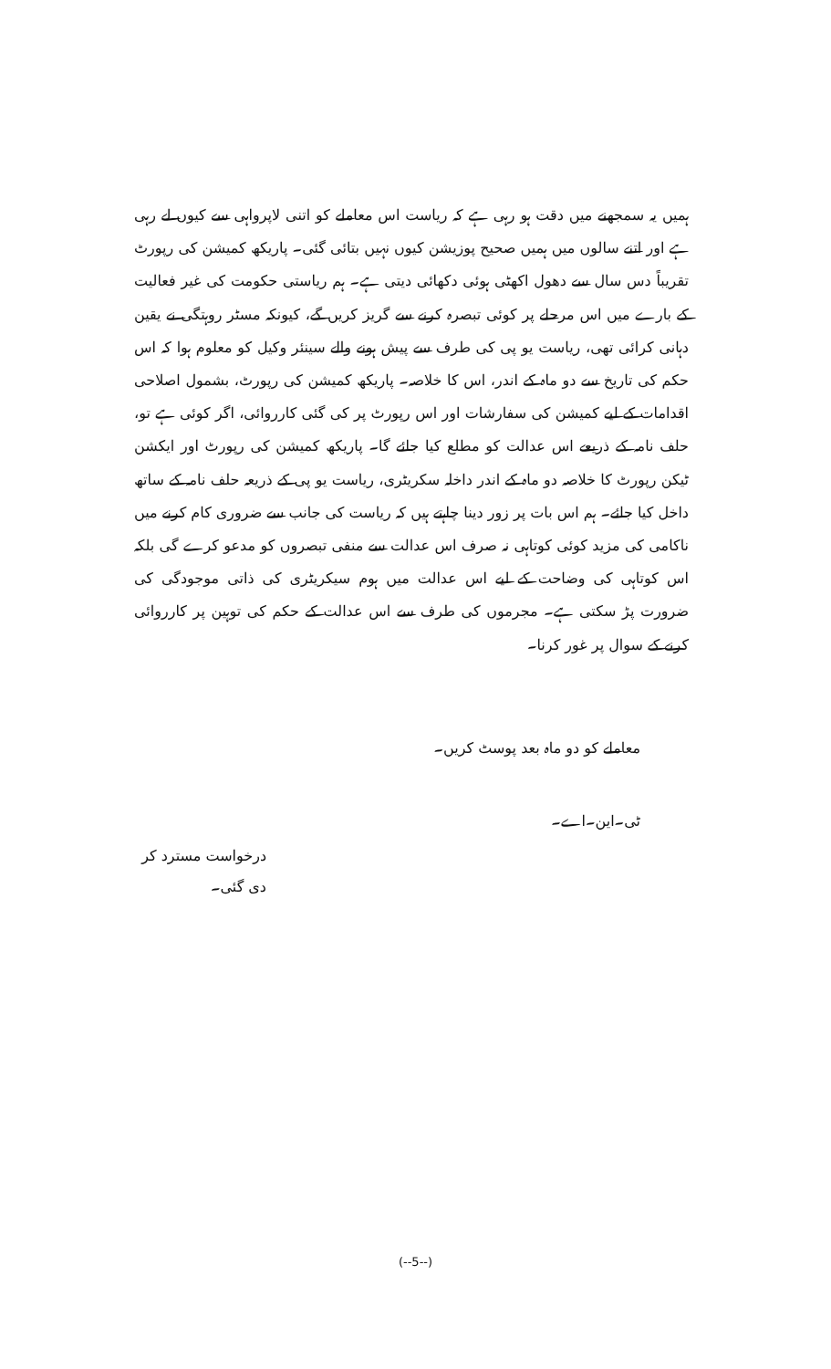ہمیں یہ سمجھنے میں دقت ہو رہی ہے کہ ریاست اس معاملے کو اتنی لاپرواہی سے کیوں لے رہی ہے اور اتنے سالوں میں ہمیں صحیح پوزیشن کیوں نہیں بتائی گئی۔ پاریکھ کمیشن کی رپورٹ تقریباً دس سال سے دھول اکھٹی ہوئی دکھائی دیتی ہے۔ ہم ریاستی حکومت کی غیر فعالیت کے بارے میں اس مرحلے پر کوئی تبصرہ کرنے سے گریز کریں گے، کیونکہ مسٹر روہتگی نے یقین دہانی کرائی تھی، ریاست یو پی کی طرف سے پیش ہونے والے سینئر وکیل کو معلوم ہوا کہ اس حکم کی تاریخ سے دو ماہ کے اندر، اس کا خلاصہ۔ پاریکھ کمیشن کی رپورٹ، بشمول اصلاحی اقدامات کے لیے کمیشن کی سفارشات اور اس رپورٹ پر کی گئی کارروائی، اگر کوئی ہے تو، حلف نامہ کے ذریعے اس عدالت کو مطلع کیا جائے گا۔ پاریکھ کمیشن کی رپورٹ اور ایکشن ٹیکن رپورٹ کا خلاصہ دو ماہ کے اندر داخلہ سکریٹری، ریاست یو پی کے ذریعہ حلف نامہ کے ساتھ داخل کیا جائے۔ ہم اس بات پر زور دینا چاہتے ہیں کہ ریاست کی جانب سے ضروری کام کرنے میں ناکامی کی مزید کوئی کوتاہی نہ صرف اس عدالت سے منفی تبصروں کو مدعو کرے گی بلکہ اس کوتاہی کی وضاحت کے لیے اس عدالت میں ہوم سیکریٹری کی ذاتی موجودگی کی ضرورت پڑ سکتی ہے۔ مجرموں کی طرف سے اس عدالت کے حکم کی توہین پر کارروائی کرنے کے سوال پر غور کرنا۔
معاملے کو دو ماہ بعد پوسٹ کریں۔
ٹی۔این۔اے۔
درخواست مسترد کر دی گئی۔
(--5--)